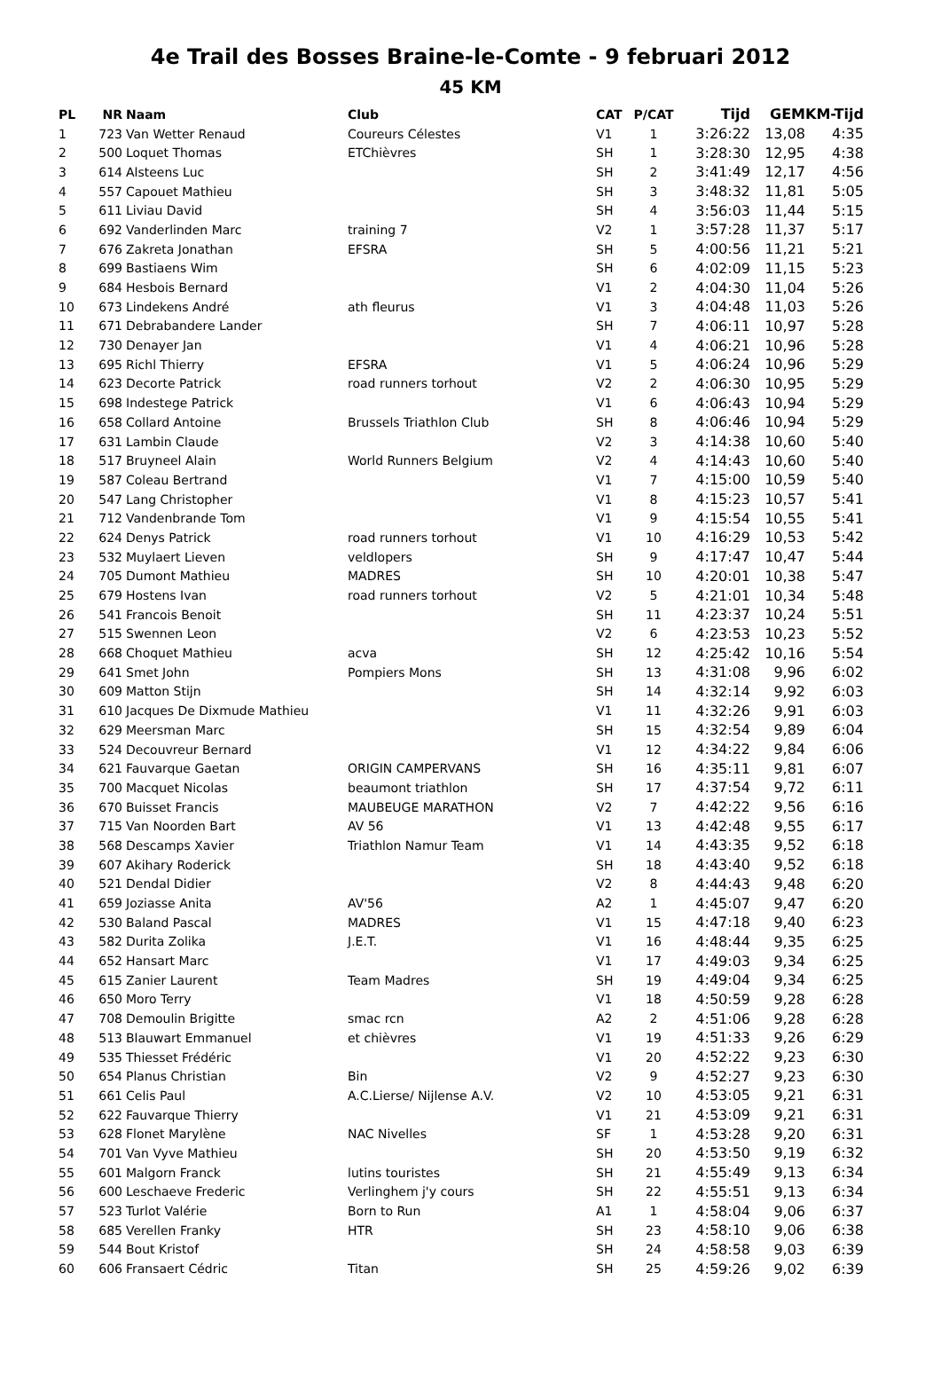4e Trail des Bosses Braine-le-Comte - 9 februari 2012
45 KM
| PL | NR | Naam | Club | CAT | P/CAT | Tijd | GEM | KM-Tijd |
| --- | --- | --- | --- | --- | --- | --- | --- | --- |
| 1 | 723 | Van Wetter Renaud | Coureurs Célestes | V1 | 1 | 3:26:22 | 13,08 | 4:35 |
| 2 | 500 | Loquet Thomas | ETChièvres | SH | 1 | 3:28:30 | 12,95 | 4:38 |
| 3 | 614 | Alsteens Luc | | SH | 2 | 3:41:49 | 12,17 | 4:56 |
| 4 | 557 | Capouet Mathieu | | SH | 3 | 3:48:32 | 11,81 | 5:05 |
| 5 | 611 | Liviau David | | SH | 4 | 3:56:03 | 11,44 | 5:15 |
| 6 | 692 | Vanderlinden Marc | training 7 | V2 | 1 | 3:57:28 | 11,37 | 5:17 |
| 7 | 676 | Zakreta Jonathan | EFSRA | SH | 5 | 4:00:56 | 11,21 | 5:21 |
| 8 | 699 | Bastiaens Wim | | SH | 6 | 4:02:09 | 11,15 | 5:23 |
| 9 | 684 | Hesbois Bernard | | V1 | 2 | 4:04:30 | 11,04 | 5:26 |
| 10 | 673 | Lindekens André | ath fleurus | V1 | 3 | 4:04:48 | 11,03 | 5:26 |
| 11 | 671 | Debrabandere Lander | | SH | 7 | 4:06:11 | 10,97 | 5:28 |
| 12 | 730 | Denayer Jan | | V1 | 4 | 4:06:21 | 10,96 | 5:28 |
| 13 | 695 | Richl Thierry | EFSRA | V1 | 5 | 4:06:24 | 10,96 | 5:29 |
| 14 | 623 | Decorte Patrick | road runners torhout | V2 | 2 | 4:06:30 | 10,95 | 5:29 |
| 15 | 698 | Indestege Patrick | | V1 | 6 | 4:06:43 | 10,94 | 5:29 |
| 16 | 658 | Collard Antoine | Brussels Triathlon Club | SH | 8 | 4:06:46 | 10,94 | 5:29 |
| 17 | 631 | Lambin Claude | | V2 | 3 | 4:14:38 | 10,60 | 5:40 |
| 18 | 517 | Bruyneel Alain | World Runners Belgium | V2 | 4 | 4:14:43 | 10,60 | 5:40 |
| 19 | 587 | Coleau Bertrand | | V1 | 7 | 4:15:00 | 10,59 | 5:40 |
| 20 | 547 | Lang Christopher | | V1 | 8 | 4:15:23 | 10,57 | 5:41 |
| 21 | 712 | Vandenbrande Tom | | V1 | 9 | 4:15:54 | 10,55 | 5:41 |
| 22 | 624 | Denys Patrick | road runners torhout | V1 | 10 | 4:16:29 | 10,53 | 5:42 |
| 23 | 532 | Muylaert Lieven | veldlopers | SH | 9 | 4:17:47 | 10,47 | 5:44 |
| 24 | 705 | Dumont Mathieu | MADRES | SH | 10 | 4:20:01 | 10,38 | 5:47 |
| 25 | 679 | Hostens Ivan | road runners torhout | V2 | 5 | 4:21:01 | 10,34 | 5:48 |
| 26 | 541 | Francois Benoit | | SH | 11 | 4:23:37 | 10,24 | 5:51 |
| 27 | 515 | Swennen Leon | | V2 | 6 | 4:23:53 | 10,23 | 5:52 |
| 28 | 668 | Choquet Mathieu | acva | SH | 12 | 4:25:42 | 10,16 | 5:54 |
| 29 | 641 | Smet John | Pompiers Mons | SH | 13 | 4:31:08 | 9,96 | 6:02 |
| 30 | 609 | Matton Stijn | | SH | 14 | 4:32:14 | 9,92 | 6:03 |
| 31 | 610 | Jacques De Dixmude Mathieu | | V1 | 11 | 4:32:26 | 9,91 | 6:03 |
| 32 | 629 | Meersman Marc | | SH | 15 | 4:32:54 | 9,89 | 6:04 |
| 33 | 524 | Decouvreur Bernard | | V1 | 12 | 4:34:22 | 9,84 | 6:06 |
| 34 | 621 | Fauvarque Gaetan | ORIGIN CAMPERVANS | SH | 16 | 4:35:11 | 9,81 | 6:07 |
| 35 | 700 | Macquet Nicolas | beaumont triathlon | SH | 17 | 4:37:54 | 9,72 | 6:11 |
| 36 | 670 | Buisset Francis | MAUBEUGE MARATHON | V2 | 7 | 4:42:22 | 9,56 | 6:16 |
| 37 | 715 | Van Noorden Bart | AV 56 | V1 | 13 | 4:42:48 | 9,55 | 6:17 |
| 38 | 568 | Descamps Xavier | Triathlon Namur Team | V1 | 14 | 4:43:35 | 9,52 | 6:18 |
| 39 | 607 | Akihary Roderick | | SH | 18 | 4:43:40 | 9,52 | 6:18 |
| 40 | 521 | Dendal Didier | | V2 | 8 | 4:44:43 | 9,48 | 6:20 |
| 41 | 659 | Joziasse Anita | AV'56 | A2 | 1 | 4:45:07 | 9,47 | 6:20 |
| 42 | 530 | Baland Pascal | MADRES | V1 | 15 | 4:47:18 | 9,40 | 6:23 |
| 43 | 582 | Durita Zolika | J.E.T. | V1 | 16 | 4:48:44 | 9,35 | 6:25 |
| 44 | 652 | Hansart Marc | | V1 | 17 | 4:49:03 | 9,34 | 6:25 |
| 45 | 615 | Zanier Laurent | Team Madres | SH | 19 | 4:49:04 | 9,34 | 6:25 |
| 46 | 650 | Moro Terry | | V1 | 18 | 4:50:59 | 9,28 | 6:28 |
| 47 | 708 | Demoulin Brigitte | smac rcn | A2 | 2 | 4:51:06 | 9,28 | 6:28 |
| 48 | 513 | Blauwart Emmanuel | et chièvres | V1 | 19 | 4:51:33 | 9,26 | 6:29 |
| 49 | 535 | Thiesset Frédéric | | V1 | 20 | 4:52:22 | 9,23 | 6:30 |
| 50 | 654 | Planus Christian | Bin | V2 | 9 | 4:52:27 | 9,23 | 6:30 |
| 51 | 661 | Celis Paul | A.C.Lierse/ Nijlense A.V. | V2 | 10 | 4:53:05 | 9,21 | 6:31 |
| 52 | 622 | Fauvarque Thierry | | V1 | 21 | 4:53:09 | 9,21 | 6:31 |
| 53 | 628 | Flonet Marylène | NAC Nivelles | SF | 1 | 4:53:28 | 9,20 | 6:31 |
| 54 | 701 | Van Vyve Mathieu | | SH | 20 | 4:53:50 | 9,19 | 6:32 |
| 55 | 601 | Malgorn Franck | lutins touristes | SH | 21 | 4:55:49 | 9,13 | 6:34 |
| 56 | 600 | Leschaeve Frederic | Verlinghem j'y cours | SH | 22 | 4:55:51 | 9,13 | 6:34 |
| 57 | 523 | Turlot Valérie | Born to Run | A1 | 1 | 4:58:04 | 9,06 | 6:37 |
| 58 | 685 | Verellen Franky | HTR | SH | 23 | 4:58:10 | 9,06 | 6:38 |
| 59 | 544 | Bout Kristof | | SH | 24 | 4:58:58 | 9,03 | 6:39 |
| 60 | 606 | Fransaert Cédric | Titan | SH | 25 | 4:59:26 | 9,02 | 6:39 |